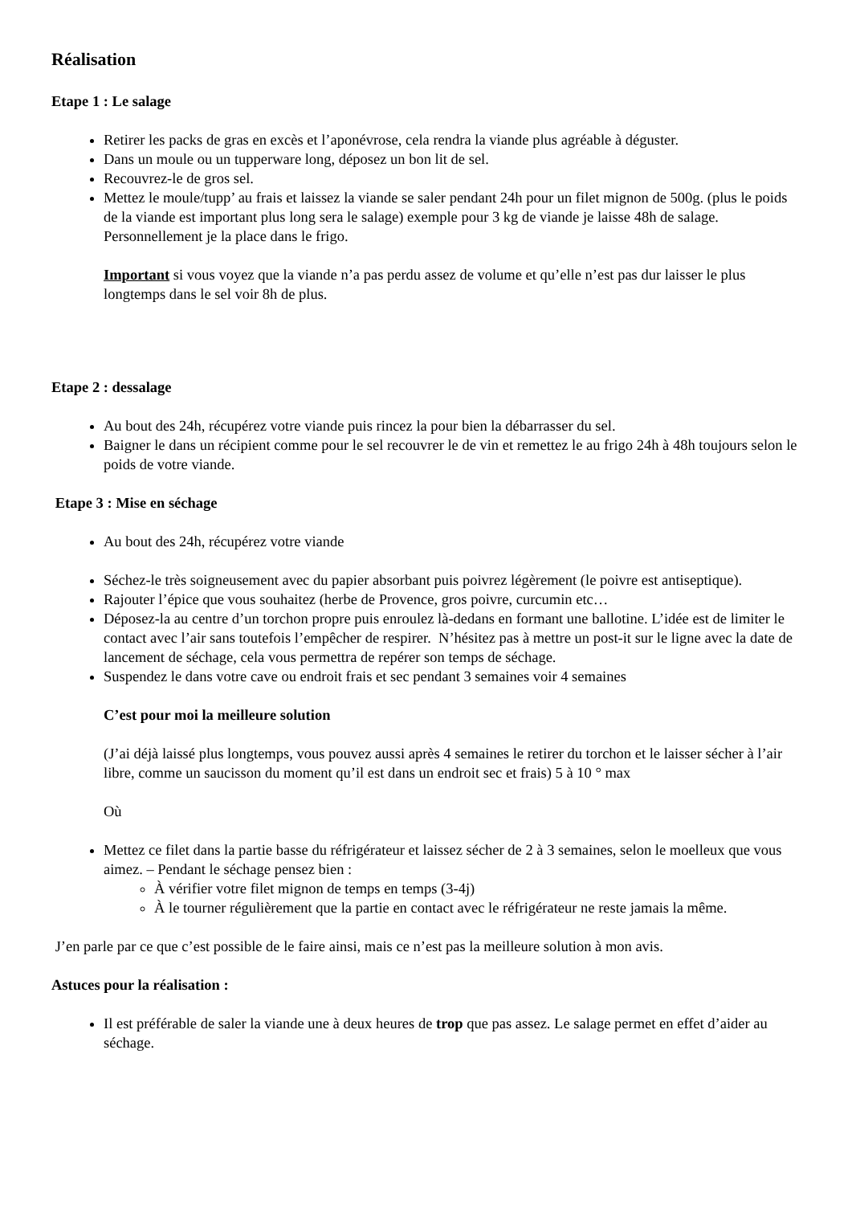Réalisation
Etape 1 : Le salage
Retirer les packs de gras en excès et l’aponévrose, cela rendra la viande plus agréable à déguster.
Dans un moule ou un tupperware long, déposez un bon lit de sel.
Recouvrez-le de gros sel.
Mettez le moule/tupp’ au frais et laissez la viande se saler pendant 24h pour un filet mignon de 500g. (plus le poids de la viande est important plus long sera le salage) exemple pour 3 kg de viande je laisse 48h de salage. Personnellement je la place dans le frigo.
Important si vous voyez que la viande n’a pas perdu assez de volume et qu’elle n’est pas dur laisser le plus longtemps dans le sel voir 8h de plus.
Etape 2 : dessalage
Au bout des 24h, récupérez votre viande puis rincez la pour bien la débarrasser du sel.
Baigner le dans un récipient comme pour le sel recouvrer le de vin et remettez le au frigo 24h à 48h toujours selon le poids de votre viande.
Etape 3 : Mise en séchage
Au bout des 24h, récupérez votre viande
Séchez-le très soigneusement avec du papier absorbant puis poivrez légèrement (le poivre est antiseptique).
Rajouter l’épice que vous souhaitez (herbe de Provence, gros poivre, curcumin etc…
Déposez-la au centre d’un torchon propre puis enroulez là-dedans en formant une ballotine. L’idée est de limiter le contact avec l’air sans toutefois l’empêcher de respirer. N’hésitez pas à mettre un post-it sur le ligne avec la date de lancement de séchage, cela vous permettra de repérer son temps de séchage.
Suspendez le dans votre cave ou endroit frais et sec pendant 3 semaines voir 4 semaines
C’est pour moi la meilleure solution
(J’ai déjà laissé plus longtemps, vous pouvez aussi après 4 semaines le retirer du torchon et le laisser sécher à l’air libre, comme un saucisson du moment qu’il est dans un endroit sec et frais) 5 à 10 ° max
Où
Mettez ce filet dans la partie basse du réfrigérateur et laissez sécher de 2 à 3 semaines, selon le moelleux que vous aimez. – Pendant le séchage pensez bien :
À vérifier votre filet mignon de temps en temps (3-4j)
À le tourner régulièrement que la partie en contact avec le réfrigérateur ne reste jamais la même.
J’en parle par ce que c’est possible de le faire ainsi, mais ce n’est pas la meilleure solution à mon avis.
Astuces pour la réalisation :
Il est préférable de saler la viande une à deux heures de trop que pas assez. Le salage permet en effet d’aider au séchage.